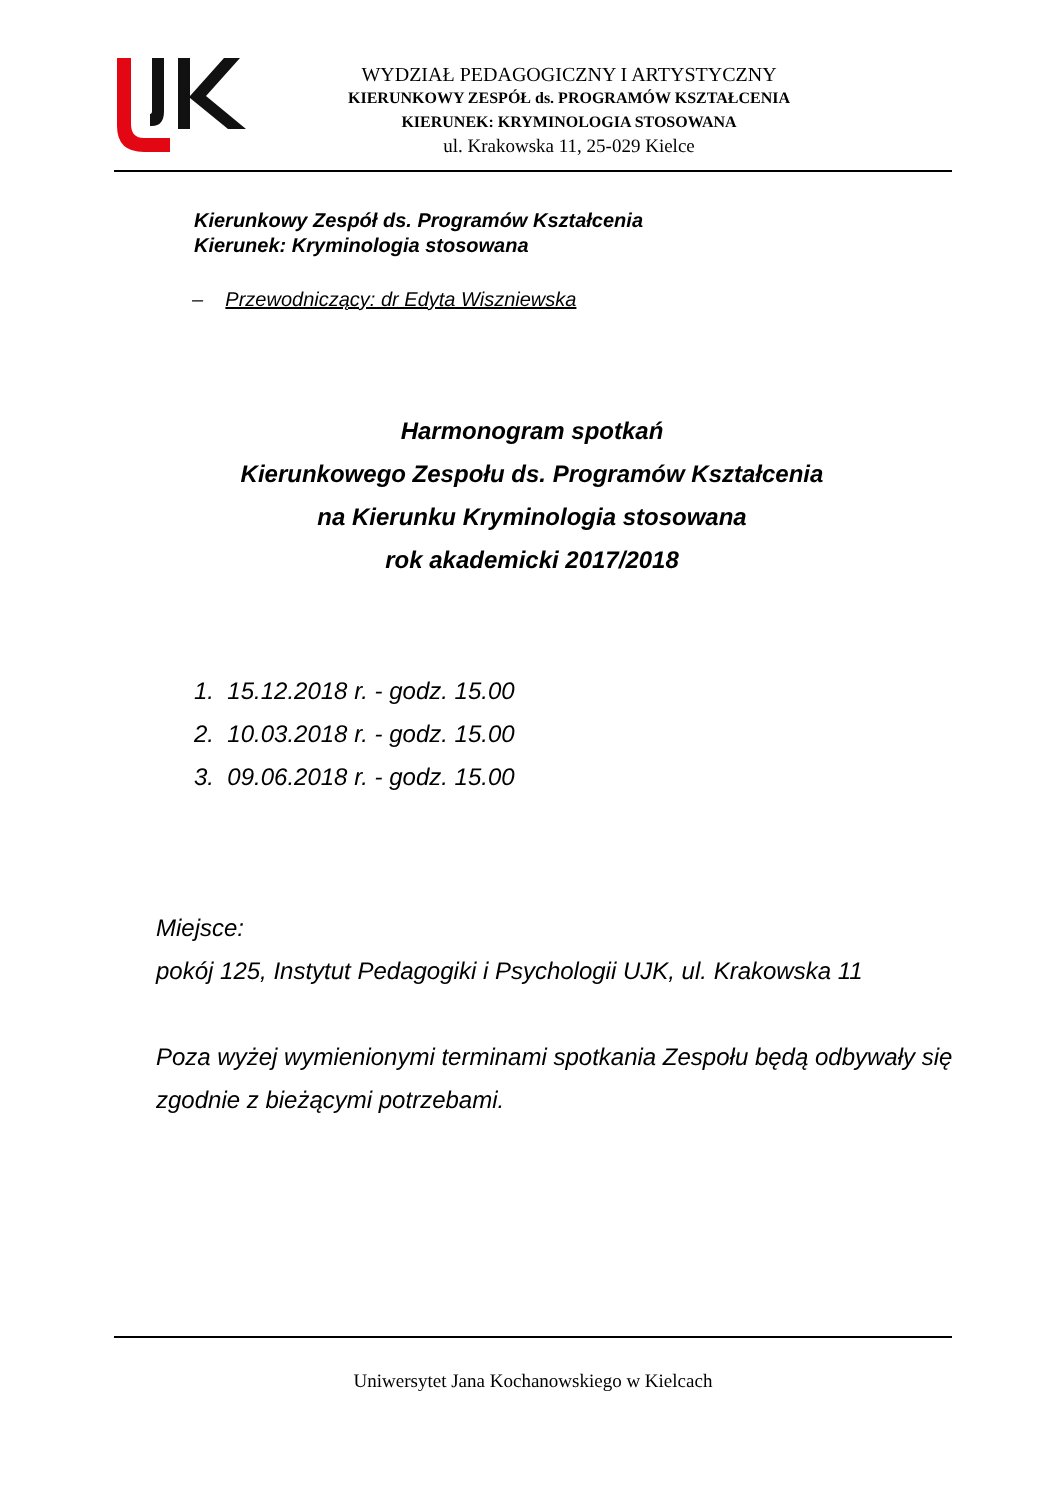WYDZIAŁ PEDAGOGICZNY I ARTYSTYCZNY
KIERUNKOWY ZESPÓŁ ds. PROGRAMÓW KSZTAŁCENIA
KIERUNEK: KRYMINOLOGIA STOSOWANA
ul. Krakowska 11, 25-029 Kielce
Kierunkowy Zespół ds. Programów Kształcenia
Kierunek: Kryminologia stosowana
– Przewodniczący: dr Edyta Wiszniewska
Harmonogram spotkań
Kierunkowego Zespołu ds. Programów Kształcenia
na Kierunku Kryminologia stosowana
rok akademicki 2017/2018
1. 15.12.2018 r. - godz. 15.00
2. 10.03.2018 r. - godz. 15.00
3. 09.06.2018 r. - godz. 15.00
Miejsce:
pokój 125, Instytut Pedagogiki i Psychologii UJK, ul. Krakowska 11
Poza wyżej wymienionymi terminami spotkania Zespołu będą odbywały się zgodnie z bieżącymi potrzebami.
Uniwersytet Jana Kochanowskiego w Kielcach